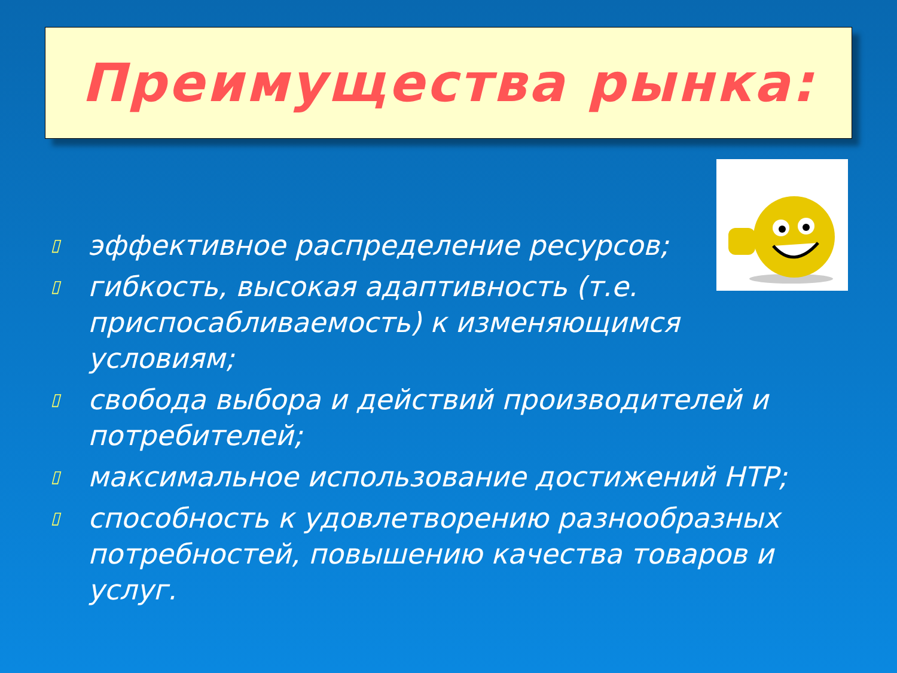Преимущества рынка:
▯ эффективное распределение ресурсов;
▯ гибкость, высокая адаптивность (т.е. приспосабливаемость) к изменяющимся условиям;
▯ свобода выбора и действий производителей и потребителей;
▯ максимальное использование достижений НТР;
▯ способность к удовлетворению разнообразных потребностей, повышению качества товаров и услуг.